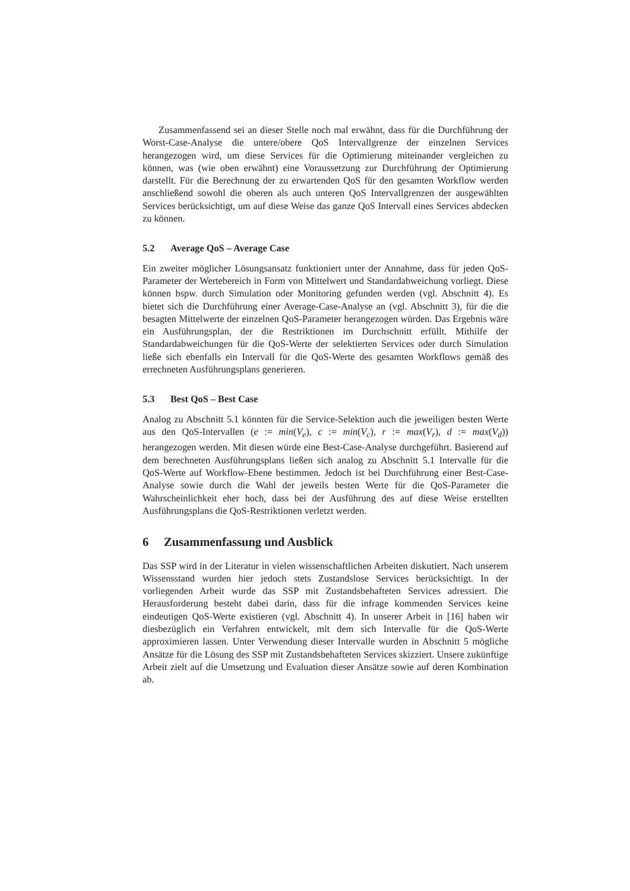Zusammenfassend sei an dieser Stelle noch mal erwähnt, dass für die Durchführung der Worst-Case-Analyse die untere/obere QoS Intervallgrenze der einzelnen Services herangezogen wird, um diese Services für die Optimierung miteinander vergleichen zu können, was (wie oben erwähnt) eine Voraussetzung zur Durchführung der Optimierung darstellt. Für die Berechnung der zu erwartenden QoS für den gesamten Workflow werden anschließend sowohl die oberen als auch unteren QoS Intervallgrenzen der ausgewählten Services berücksichtigt, um auf diese Weise das ganze QoS Intervall eines Services abdecken zu können.
5.2 Average QoS – Average Case
Ein zweiter möglicher Lösungsansatz funktioniert unter der Annahme, dass für jeden QoS-Parameter der Wertebereich in Form von Mittelwert und Standardabweichung vorliegt. Diese können bspw. durch Simulation oder Monitoring gefunden werden (vgl. Abschnitt 4). Es bietet sich die Durchführung einer Average-Case-Analyse an (vgl. Abschnitt 3), für die die besagten Mittelwerte der einzelnen QoS-Parameter herangezogen würden. Das Ergebnis wäre ein Ausführungsplan, der die Restriktionen im Durchschnitt erfüllt. Mithilfe der Standardabweichungen für die QoS-Werte der selektierten Services oder durch Simulation ließe sich ebenfalls ein Intervall für die QoS-Werte des gesamten Workflows gemäß des errechneten Ausführungsplans generieren.
5.3 Best QoS – Best Case
Analog zu Abschnitt 5.1 könnten für die Service-Selektion auch die jeweiligen besten Werte aus den QoS-Intervallen (e := min(V<sub>e</sub>), c := min(V<sub>c</sub>), r := max(V<sub>r</sub>), d := max(V<sub>d</sub>)) herangezogen werden. Mit diesen würde eine Best-Case-Analyse durchgeführt. Basierend auf dem berechneten Ausführungsplans ließen sich analog zu Abschnitt 5.1 Intervalle für die QoS-Werte auf Workflow-Ebene bestimmen. Jedoch ist bei Durchführung einer Best-Case-Analyse sowie durch die Wahl der jeweils besten Werte für die QoS-Parameter die Wahrscheinlichkeit eher hoch, dass bei der Ausführung des auf diese Weise erstellten Ausführungsplans die QoS-Restriktionen verletzt werden.
6 Zusammenfassung und Ausblick
Das SSP wird in der Literatur in vielen wissenschaftlichen Arbeiten diskutiert. Nach unserem Wissensstand wurden hier jedoch stets Zustandslose Services berücksichtigt. In der vorliegenden Arbeit wurde das SSP mit Zustandsbehafteten Services adressiert. Die Herausforderung besteht dabei darin, dass für die infrage kommenden Services keine eindeutigen QoS-Werte existieren (vgl. Abschnitt 4). In unserer Arbeit in [16] haben wir diesbezüglich ein Verfahren entwickelt, mit dem sich Intervalle für die QoS-Werte approximieren lassen. Unter Verwendung dieser Intervalle wurden in Abschnitt 5 mögliche Ansätze für die Lösung des SSP mit Zustandsbehafteten Services skizziert. Unsere zukünftige Arbeit zielt auf die Umsetzung und Evaluation dieser Ansätze sowie auf deren Kombination ab.